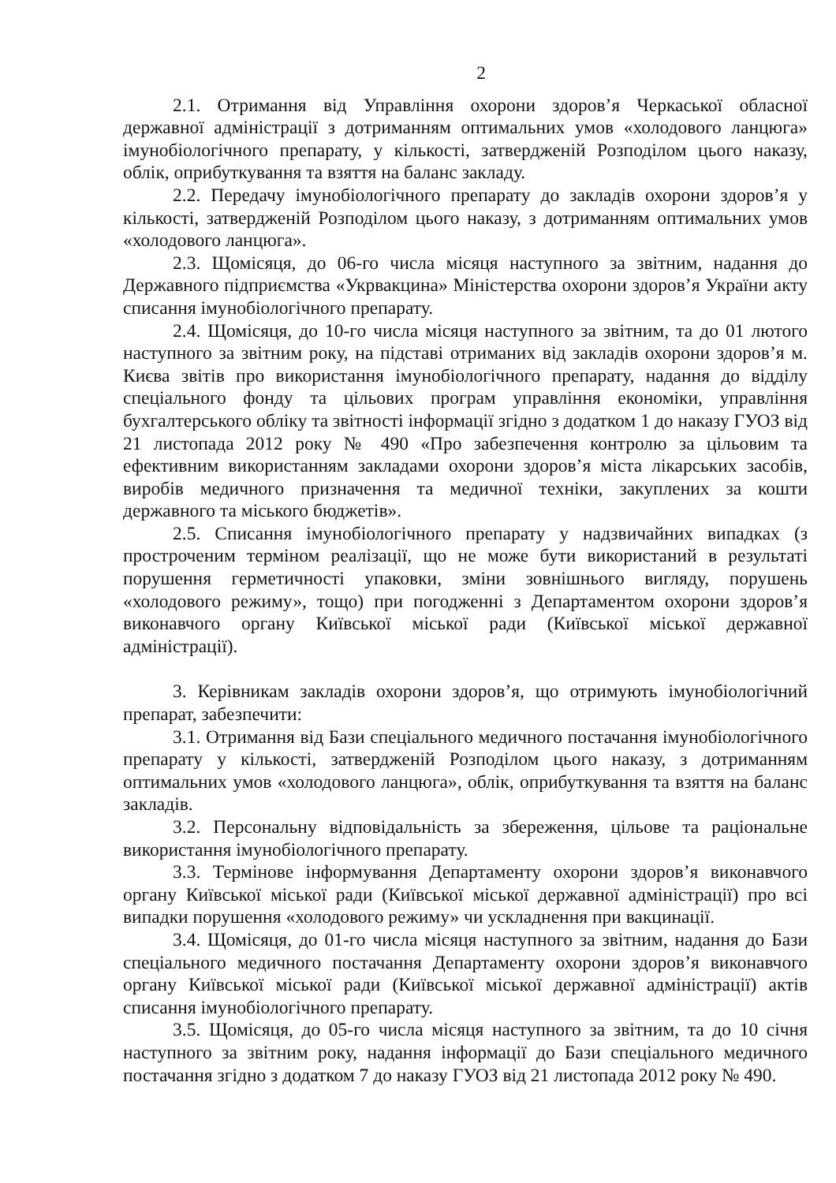2
2.1. Отримання від Управління охорони здоров’я Черкаської обласної державної адміністрації з дотриманням оптимальних умов «холодового ланцюга» імунобіологічного препарату, у кількості, затвердженій Розподілом цього наказу, облік, оприбуткування та взяття на баланс закладу.
2.2. Передачу імунобіологічного препарату до закладів охорони здоров’я у кількості, затвердженій Розподілом цього наказу, з дотриманням оптимальних умов «холодового ланцюга».
2.3. Щомісяця, до 06-го числа місяця наступного за звітним, надання до Державного підприємства «Укрвакцина» Міністерства охорони здоров’я України акту списання імунобіологічного препарату.
2.4. Щомісяця, до 10-го числа місяця наступного за звітним, та до 01 лютого наступного за звітним року, на підставі отриманих від закладів охорони здоров’я м. Києва звітів про використання імунобіологічного препарату, надання до відділу спеціального фонду та цільових програм управління економіки, управління бухгалтерського обліку та звітності інформації згідно з додатком 1 до наказу ГУОЗ від 21 листопада 2012 року № 490 «Про забезпечення контролю за цільовим та ефективним використанням закладами охорони здоров’я міста лікарських засобів, виробів медичного призначення та медичної техніки, закуплених за кошти державного та міського бюджетів».
2.5. Списання імунобіологічного препарату у надзвичайних випадках (з простроченим терміном реалізації, що не може бути використаний в результаті порушення герметичності упаковки, зміни зовнішнього вигляду, порушень «холодового режиму», тощо) при погодженні з Департаментом охорони здоров’я виконавчого органу Київської міської ради (Київської міської державної адміністрації).
3. Керівникам закладів охорони здоров’я, що отримують імунобіологічний препарат, забезпечити:
3.1. Отримання від Бази спеціального медичного постачання імунобіологічного препарату у кількості, затвердженій Розподілом цього наказу, з дотриманням оптимальних умов «холодового ланцюга», облік, оприбуткування та взяття на баланс закладів.
3.2. Персональну відповідальність за збереження, цільове та раціональне використання імунобіологічного препарату.
3.3. Термінове інформування Департаменту охорони здоров’я виконавчого органу Київської міської ради (Київської міської державної адміністрації) про всі випадки порушення «холодового режиму» чи ускладнення при вакцинації.
3.4. Щомісяця, до 01-го числа місяця наступного за звітним, надання до Бази спеціального медичного постачання Департаменту охорони здоров’я виконавчого органу Київської міської ради (Київської міської державної адміністрації) актів списання імунобіологічного препарату.
3.5. Щомісяця, до 05-го числа місяця наступного за звітним, та до 10 січня наступного за звітним року, надання інформації до Бази спеціального медичного постачання згідно з додатком 7 до наказу ГУОЗ від 21 листопада 2012 року № 490.